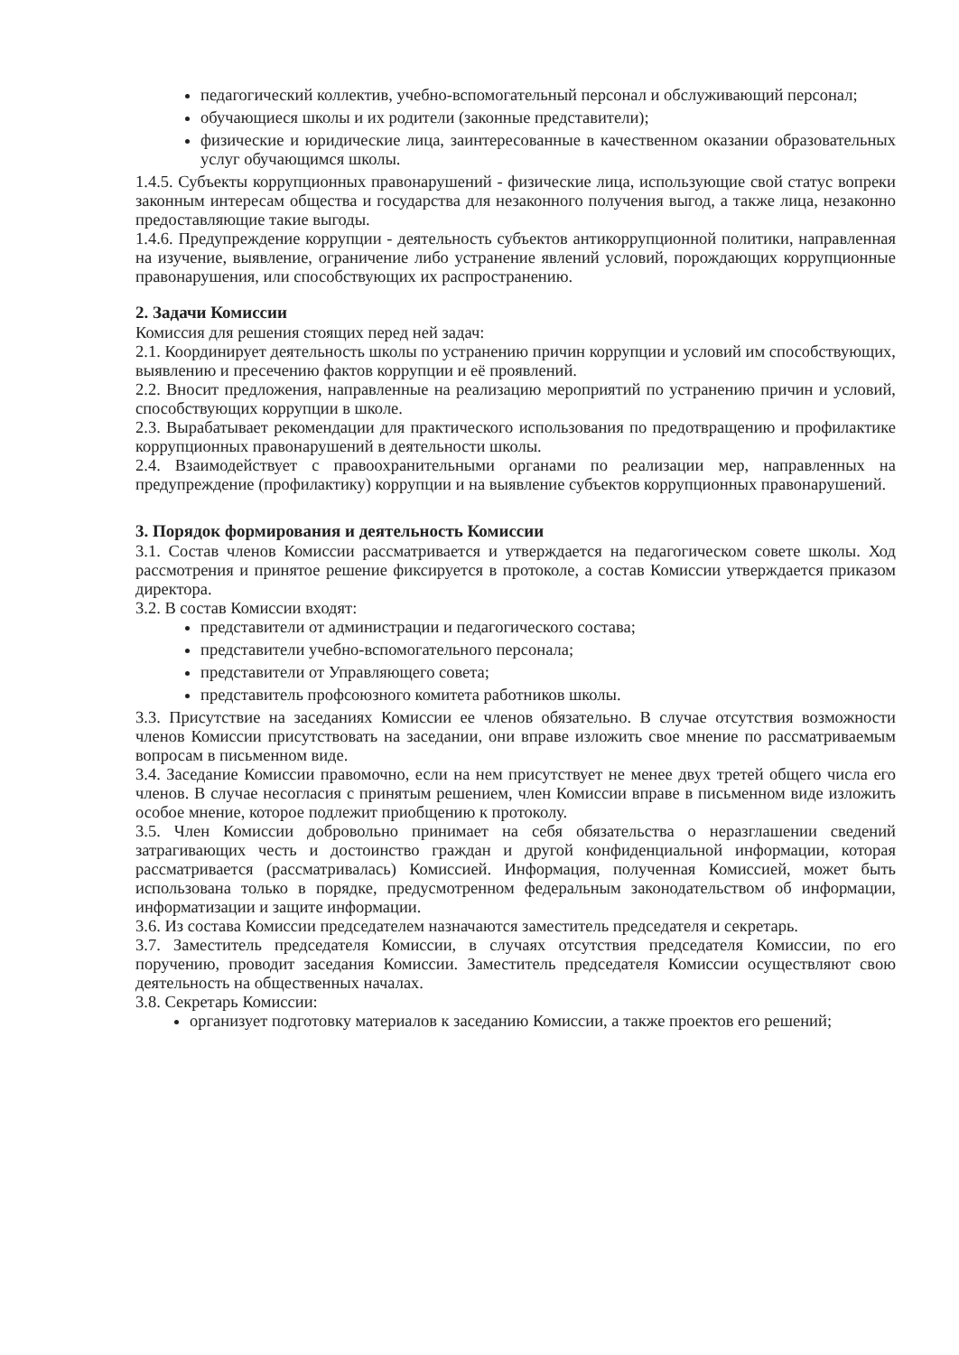педагогический коллектив, учебно-вспомогательный персонал и обслуживающий персонал;
обучающиеся школы и их родители (законные представители);
физические и юридические лица, заинтересованные в качественном оказании образовательных услуг обучающимся школы.
1.4.5. Субъекты коррупционных правонарушений - физические лица, использующие свой статус вопреки законным интересам общества и государства для незаконного получения выгод, а также лица, незаконно предоставляющие такие выгоды.
1.4.6. Предупреждение коррупции - деятельность субъектов антикоррупционной политики, направленная на изучение, выявление, ограничение либо устранение явлений условий, порождающих коррупционные правонарушения, или способствующих их распространению.
2. Задачи Комиссии
Комиссия для решения стоящих перед ней задач:
2.1. Координирует деятельность школы по устранению причин коррупции и условий им способствующих, выявлению и пресечению фактов коррупции и её проявлений.
2.2. Вносит предложения, направленные на реализацию мероприятий по устранению причин и условий, способствующих коррупции в школе.
2.3. Вырабатывает рекомендации для практического использования по предотвращению и профилактике коррупционных правонарушений в деятельности школы.
2.4. Взаимодействует с правоохранительными органами по реализации мер, направленных на предупреждение (профилактику) коррупции и на выявление субъектов коррупционных правонарушений.
3. Порядок формирования и деятельность Комиссии
3.1. Состав членов Комиссии рассматривается и утверждается на педагогическом совете школы. Ход рассмотрения и принятое решение фиксируется в протоколе, а состав Комиссии утверждается приказом директора.
3.2. В состав Комиссии входят:
представители от администрации и педагогического состава;
представители учебно-вспомогательного персонала;
представители от Управляющего совета;
представитель профсоюзного комитета работников школы.
3.3. Присутствие на заседаниях Комиссии ее членов обязательно. В случае отсутствия возможности членов Комиссии присутствовать на заседании, они вправе изложить свое мнение по рассматриваемым вопросам в письменном виде.
3.4. Заседание Комиссии правомочно, если на нем присутствует не менее двух третей общего числа его членов. В случае несогласия с принятым решением, член Комиссии вправе в письменном виде изложить особое мнение, которое подлежит приобщению к протоколу.
3.5. Член Комиссии добровольно принимает на себя обязательства о неразглашении сведений затрагивающих честь и достоинство граждан и другой конфиденциальной информации, которая рассматривается (рассматривалась) Комиссией. Информация, полученная Комиссией, может быть использована только в порядке, предусмотренном федеральным законодательством об информации, информатизации и защите информации.
3.6. Из состава Комиссии председателем назначаются заместитель председателя и секретарь.
3.7. Заместитель председателя Комиссии, в случаях отсутствия председателя Комиссии, по его поручению, проводит заседания Комиссии. Заместитель председателя Комиссии осуществляют свою деятельность на общественных началах.
3.8. Секретарь Комиссии:
организует подготовку материалов к заседанию Комиссии, а также проектов его решений;